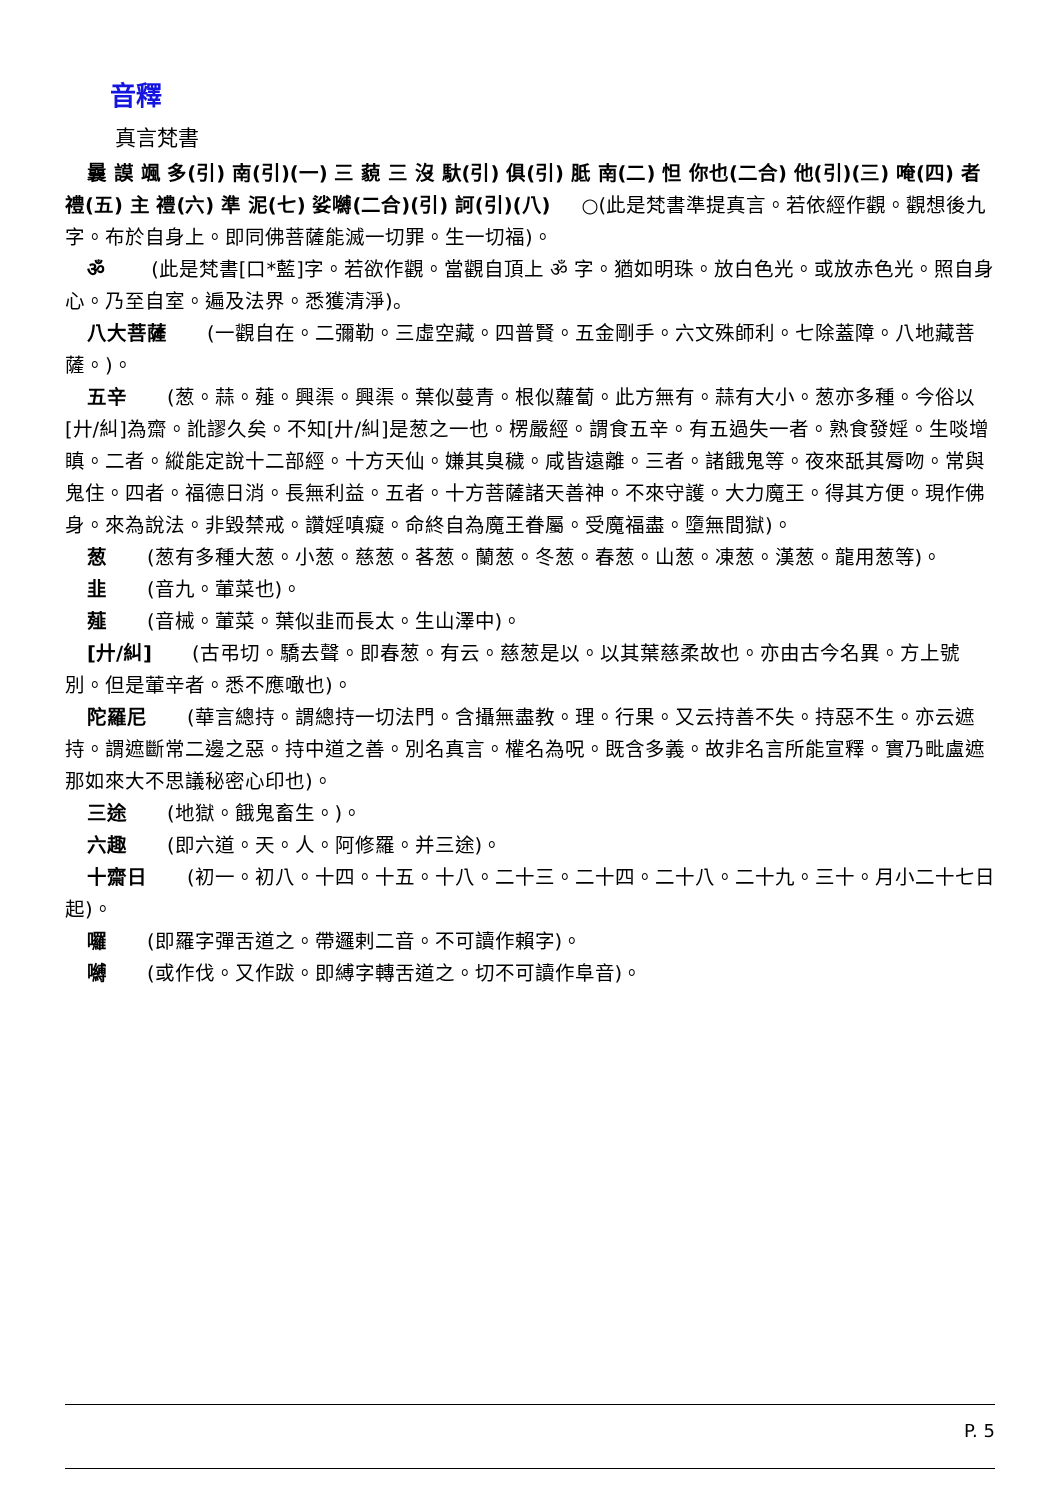音釋
真言梵書
曩 謨 颯 多(引) 南(引)(一) 三 藐 三 沒 馱(引) 俱(引) 胝 南(二) 怛 你也(二合) 他(引)(三) 唵(四) 者 禮(五) 主 禮(六) 準 泥(七) 娑嚩(二合)(引) 訶(引)(八) ○(此是梵書準提真言。若依經作觀。觀想後九字。布於自身上。即同佛菩薩能滅一切罪。生一切福)。
ॐ (此是梵書[口*藍]字。若欲作觀。當觀自頂上 ॐ 字。猶如明珠。放白色光。或放赤色光。照自身心。乃至自室。遍及法界。悉獲清淨)。
八大菩薩 (一觀自在。二彌勒。三虛空藏。四普賢。五金剛手。六文殊師利。七除蓋障。八地藏菩薩。)。
五辛 (葱。蒜。薤。興渠。興渠。葉似蔓青。根似蘿蔔。此方無有。蒜有大小。葱亦多種。今俗以[廾/糾]為齋。訛謬久矣。不知[廾/糾]是葱之一也。楞嚴經。謂食五辛。有五過失一者。熟食發婬。生啖增瞋。二者。縱能定說十二部經。十方天仙。嫌其臭穢。咸皆遠離。三者。諸餓鬼等。夜來舐其脣吻。常與鬼住。四者。福德日消。長無利益。五者。十方菩薩諸天善神。不來守護。大力魔王。得其方便。現作佛身。來為說法。非毀禁戒。讚婬嗔癡。命終自為魔王眷屬。受魔福盡。墮無間獄)。
葱 (葱有多種大葱。小葱。慈葱。茖葱。蘭葱。冬葱。春葱。山葱。凍葱。漢葱。龍用葱等)。
韭 (音九。葷菜也)。
薤 (音械。葷菜。葉似韭而長太。生山澤中)。
[廾/糾] (古弔切。驕去聲。即春葱。有云。慈葱是以。以其葉慈柔故也。亦由古今名異。方上號別。但是葷辛者。悉不應噉也)。
陀羅尼 (華言總持。謂總持一切法門。含攝無盡教。理。行果。又云持善不失。持惡不生。亦云遮持。謂遮斷常二邊之惡。持中道之善。別名真言。權名為呪。既含多義。故非名言所能宣釋。實乃毗盧遮那如來大不思議秘密心印也)。
三途 (地獄。餓鬼畜生。)。
六趣 (即六道。天。人。阿修羅。并三途)。
十齋日 (初一。初八。十四。十五。十八。二十三。二十四。二十八。二十九。三十。月小二十七日起)。
囉 (即羅字彈舌道之。帶邏剌二音。不可讀作賴字)。
嚩 (或作伐。又作跋。即縛字轉舌道之。切不可讀作阜音)。
P. 5